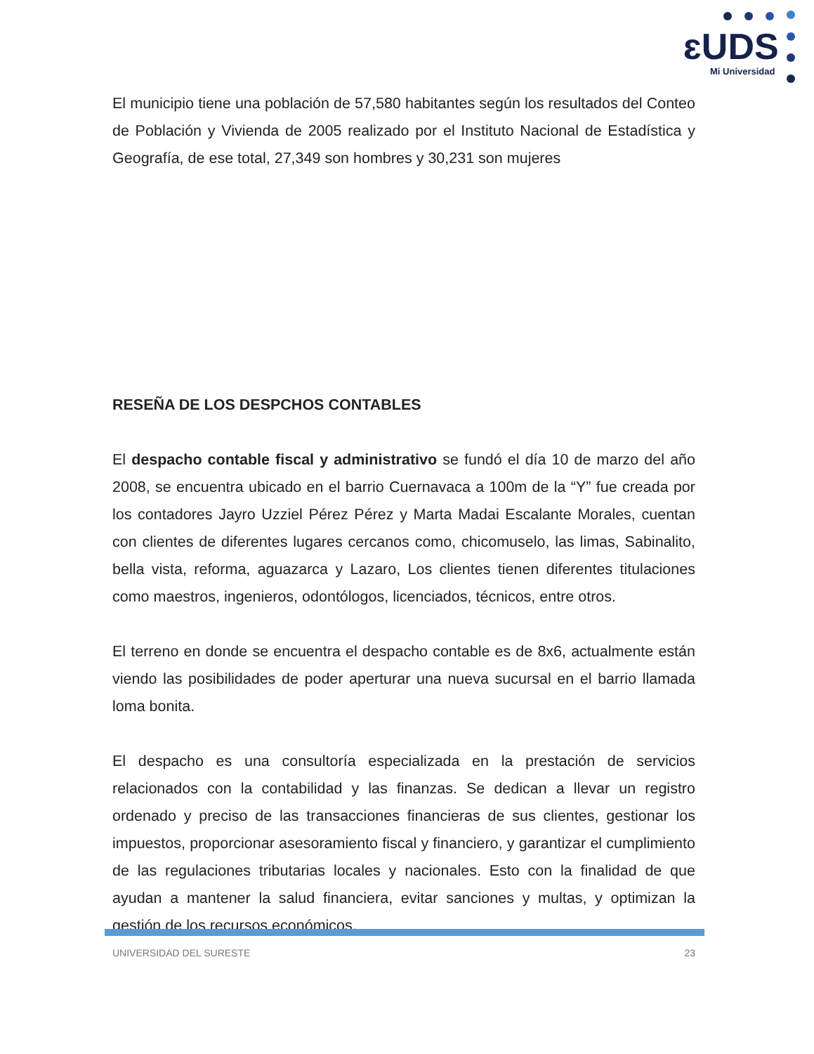ɛUDS
Mi Universidad
El municipio tiene una población de 57,580 habitantes según los resultados del Conteo de Población y Vivienda de 2005 realizado por el Instituto Nacional de Estadística y Geografía, de ese total, 27,349 son hombres y 30,231 son mujeres
RESEÑA DE LOS DESPCHOS CONTABLES
El despacho contable fiscal y administrativo se fundó el día 10 de marzo del año 2008, se encuentra ubicado en el barrio Cuernavaca a 100m de la “Y” fue creada por los contadores Jayro Uzziel Pérez Pérez y Marta Madai Escalante Morales, cuentan con clientes de diferentes lugares cercanos como, chicomuselo, las limas, Sabinalito, bella vista, reforma, aguazarca y Lazaro, Los clientes tienen diferentes titulaciones como maestros, ingenieros, odontólogos, licenciados, técnicos, entre otros.
El terreno en donde se encuentra el despacho contable es de 8x6, actualmente están viendo las posibilidades de poder aperturar una nueva sucursal en el barrio llamada loma bonita.
El despacho es una consultoría especializada en la prestación de servicios relacionados con la contabilidad y las finanzas. Se dedican a llevar un registro ordenado y preciso de las transacciones financieras de sus clientes, gestionar los impuestos, proporcionar asesoramiento fiscal y financiero, y garantizar el cumplimiento de las regulaciones tributarias locales y nacionales. Esto con la finalidad de que ayudan a mantener la salud financiera, evitar sanciones y multas, y optimizan la gestión de los recursos económicos.
UNIVERSIDAD DEL SURESTE 23